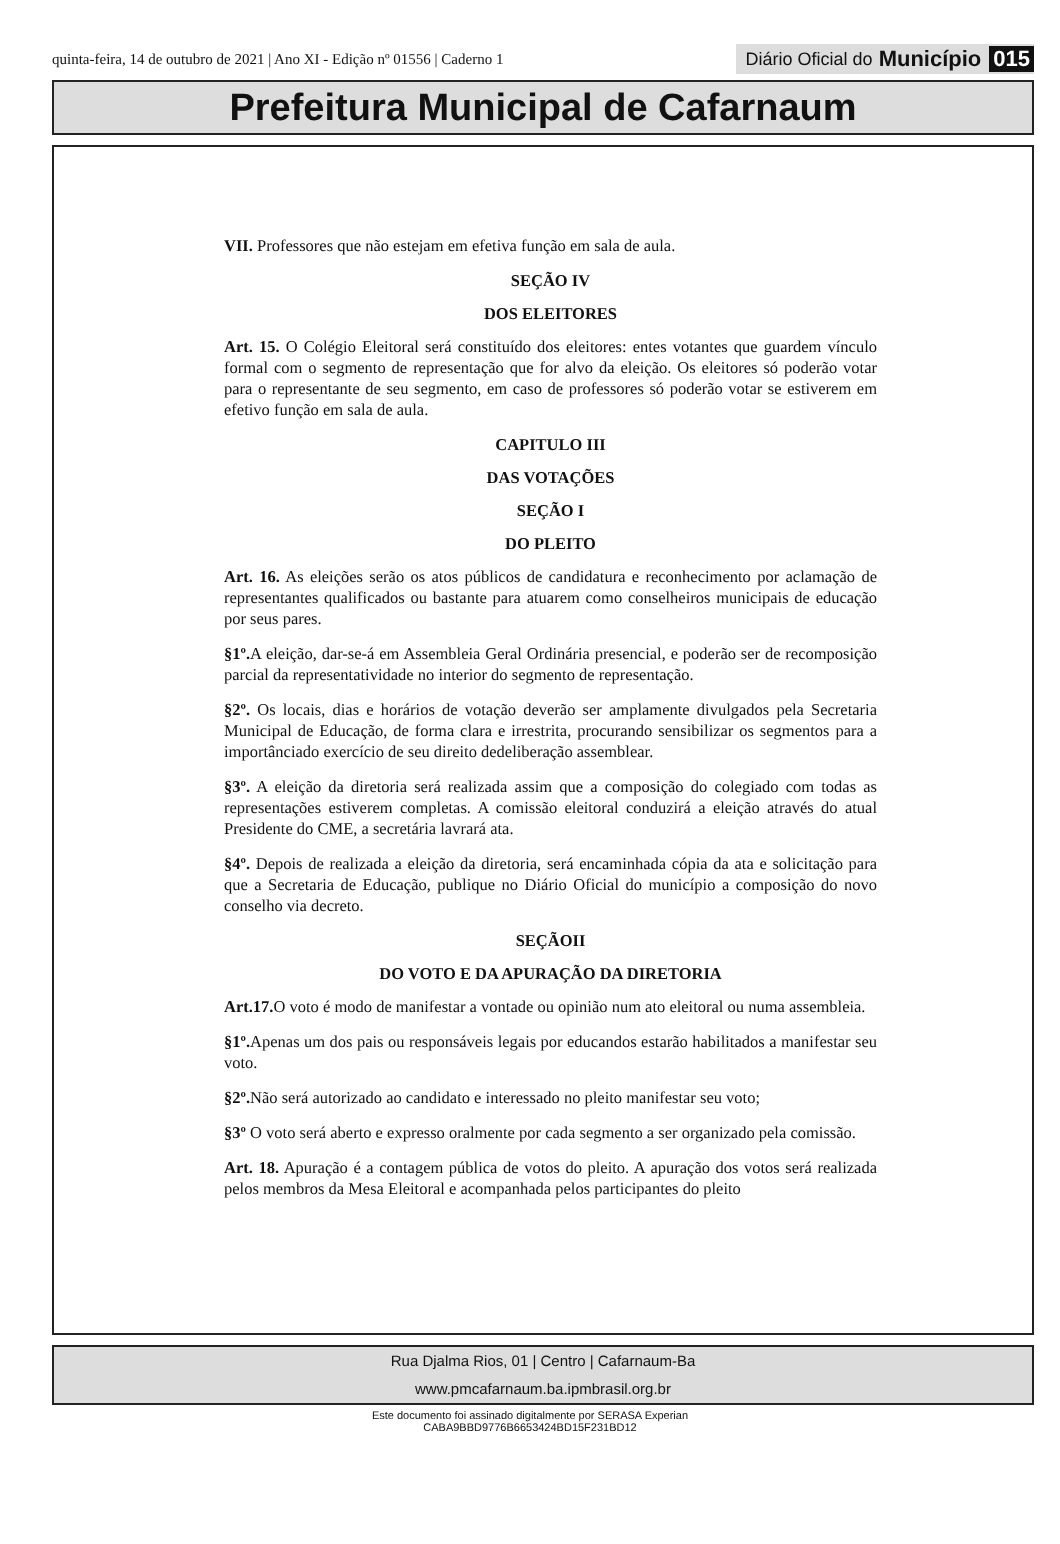quinta-feira, 14 de outubro de 2021 | Ano XI - Edição nº 01556 | Caderno 1 Diário Oficial do Município 015
Prefeitura Municipal de Cafarnaum
VII. Professores que não estejam em efetiva função em sala de aula.
SEÇÃO IV
DOS ELEITORES
Art. 15. O Colégio Eleitoral será constituído dos eleitores: entes votantes que guardem vínculo formal com o segmento de representação que for alvo da eleição. Os eleitores só poderão votar para o representante de seu segmento, em caso de professores só poderão votar se estiverem em efetivo função em sala de aula.
CAPITULO III
DAS VOTAÇÕES
SEÇÃO I
DO PLEITO
Art. 16. As eleições serão os atos públicos de candidatura e reconhecimento por aclamação de representantes qualificados ou bastante para atuarem como conselheiros municipais de educação por seus pares.
§1º. A eleição, dar-se-á em Assembleia Geral Ordinária presencial, e poderão ser de recomposição parcial da representatividade no interior do segmento de representação.
§2º. Os locais, dias e horários de votação deverão ser amplamente divulgados pela Secretaria Municipal de Educação, de forma clara e irrestrita, procurando sensibilizar os segmentos para a importânciado exercício de seu direito dedeliberação assemblear.
§3º. A eleição da diretoria será realizada assim que a composição do colegiado com todas as representações estiverem completas. A comissão eleitoral conduzirá a eleição através do atual Presidente do CME, a secretária lavrará ata.
§4º. Depois de realizada a eleição da diretoria, será encaminhada cópia da ata e solicitação para que a Secretaria de Educação, publique no Diário Oficial do município a composição do novo conselho via decreto.
SEÇÃOII
DO VOTO E DA APURAÇÃO DA DIRETORIA
Art.17. O voto é modo de manifestar a vontade ou opinião num ato eleitoral ou numa assembleia.
§1º. Apenas um dos pais ou responsáveis legais por educandos estarão habilitados a manifestar seu voto.
§2º. Não será autorizado ao candidato e interessado no pleito manifestar seu voto;
§3º O voto será aberto e expresso oralmente por cada segmento a ser organizado pela comissão.
Art. 18. Apuração é a contagem pública de votos do pleito. A apuração dos votos será realizada pelos membros da Mesa Eleitoral e acompanhada pelos participantes do pleito
Rua Djalma Rios, 01 | Centro | Cafarnaum-Ba
www.pmcafarnaum.ba.ipmbrasil.org.br
Este documento foi assinado digitalmente por SERASA Experian
CABA9BBD9776B6653424BD15F231BD12